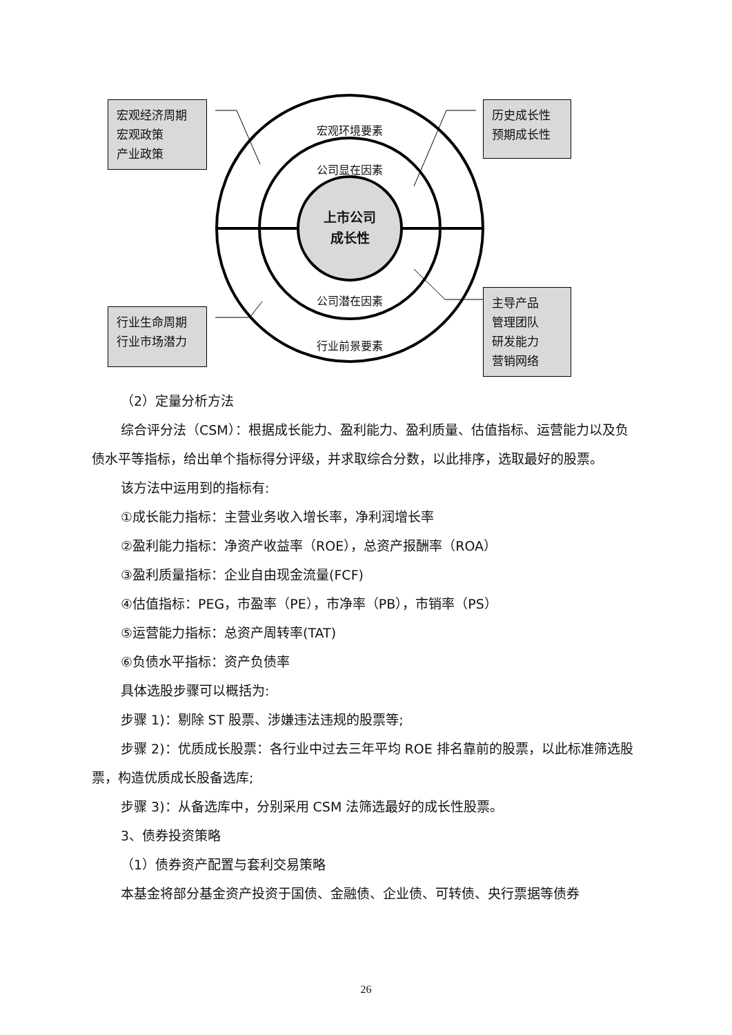宏观经济周期
宏观政策
产业政策
历史成长性
预期成长性
行业生命周期
行业市场潜力
主导产品
管理团队
研发能力
营销网络
宏观环境要素
公司显在因素
上市公司
成长性
公司潜在因素
行业前景要素
（2）定量分析方法
综合评分法（CSM）：根据成长能力、盈利能力、盈利质量、估值指标、运营能力以及负债水平等指标，给出单个指标得分评级，并求取综合分数，以此排序，选取最好的股票。
该方法中运用到的指标有:
①成长能力指标：主营业务收入增长率，净利润增长率
②盈利能力指标：净资产收益率（ROE），总资产报酬率（ROA）
③盈利质量指标：企业自由现金流量(FCF)
④估值指标：PEG，市盈率（PE），市净率（PB），市销率（PS）
⑤运营能力指标：总资产周转率(TAT)
⑥负债水平指标：资产负债率
具体选股步骤可以概括为:
步骤 1)：剔除 ST 股票、涉嫌违法违规的股票等;
步骤 2)：优质成长股票：各行业中过去三年平均 ROE 排名靠前的股票，以此标准筛选股票，构造优质成长股备选库;
步骤 3)：从备选库中，分别采用 CSM 法筛选最好的成长性股票。
3、债券投资策略
（1）债券资产配置与套利交易策略
本基金将部分基金资产投资于国债、金融债、企业债、可转债、央行票据等债券
26